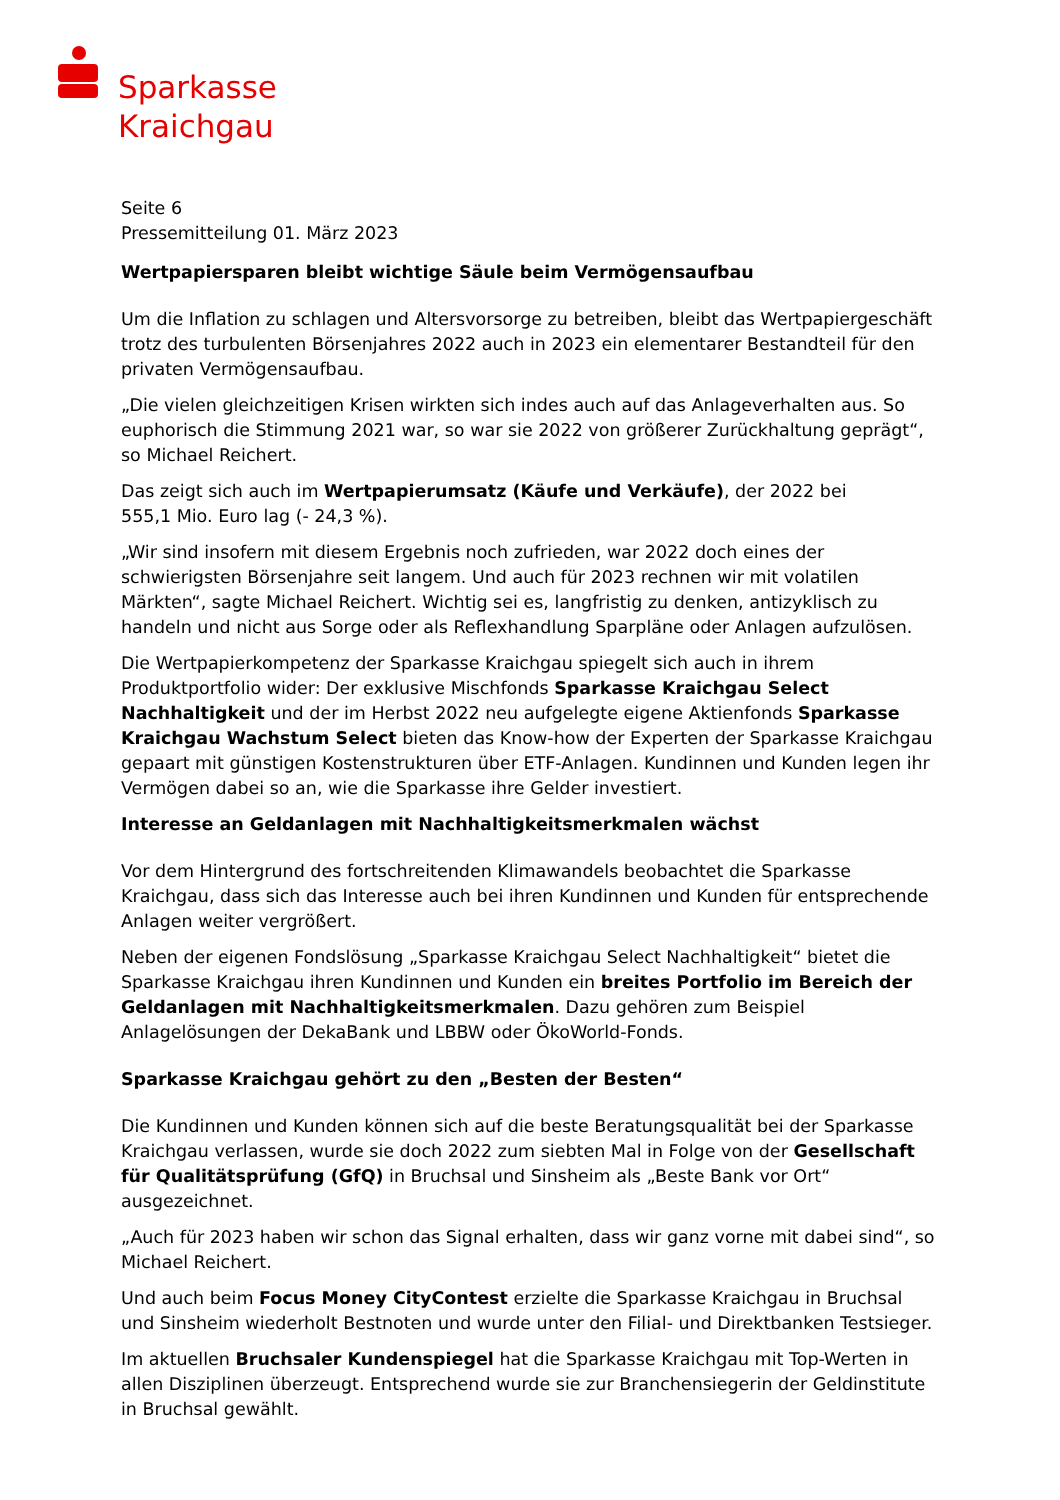Sparkasse
Kraichgau
Seite 6
Pressemitteilung 01. März 2023
Wertpapiersparen bleibt wichtige Säule beim Vermögensaufbau
Um die Inflation zu schlagen und Altersvorsorge zu betreiben, bleibt das Wertpapiergeschäft trotz des turbulenten Börsenjahres 2022 auch in 2023 ein elementarer Bestandteil für den privaten Vermögensaufbau.
„Die vielen gleichzeitigen Krisen wirkten sich indes auch auf das Anlageverhalten aus. So euphorisch die Stimmung 2021 war, so war sie 2022 von größerer Zurückhaltung geprägt“, so Michael Reichert.
Das zeigt sich auch im Wertpapierumsatz (Käufe und Verkäufe), der 2022 bei
555,1 Mio. Euro lag (- 24,3 %).
„Wir sind insofern mit diesem Ergebnis noch zufrieden, war 2022 doch eines der schwierigsten Börsenjahre seit langem. Und auch für 2023 rechnen wir mit volatilen Märkten“, sagte Michael Reichert. Wichtig sei es, langfristig zu denken, antizyklisch zu handeln und nicht aus Sorge oder als Reflexhandlung Sparpläne oder Anlagen aufzulösen.
Die Wertpapierkompetenz der Sparkasse Kraichgau spiegelt sich auch in ihrem Produktportfolio wider: Der exklusive Mischfonds Sparkasse Kraichgau Select Nachhaltigkeit und der im Herbst 2022 neu aufgelegte eigene Aktienfonds Sparkasse Kraichgau Wachstum Select bieten das Know-how der Experten der Sparkasse Kraichgau gepaart mit günstigen Kostenstrukturen über ETF-Anlagen. Kundinnen und Kunden legen ihr Vermögen dabei so an, wie die Sparkasse ihre Gelder investiert.
Interesse an Geldanlagen mit Nachhaltigkeitsmerkmalen wächst
Vor dem Hintergrund des fortschreitenden Klimawandels beobachtet die Sparkasse Kraichgau, dass sich das Interesse auch bei ihren Kundinnen und Kunden für entsprechende Anlagen weiter vergrößert.
Neben der eigenen Fondslösung „Sparkasse Kraichgau Select Nachhaltigkeit“ bietet die Sparkasse Kraichgau ihren Kundinnen und Kunden ein breites Portfolio im Bereich der Geldanlagen mit Nachhaltigkeitsmerkmalen. Dazu gehören zum Beispiel Anlagelösungen der DekaBank und LBBW oder ÖkoWorld-Fonds.
Sparkasse Kraichgau gehört zu den „Besten der Besten“
Die Kundinnen und Kunden können sich auf die beste Beratungsqualität bei der Sparkasse Kraichgau verlassen, wurde sie doch 2022 zum siebten Mal in Folge von der Gesellschaft für Qualitätsprüfung (GfQ) in Bruchsal und Sinsheim als „Beste Bank vor Ort“ ausgezeichnet.
„Auch für 2023 haben wir schon das Signal erhalten, dass wir ganz vorne mit dabei sind“, so Michael Reichert.
Und auch beim Focus Money CityContest erzielte die Sparkasse Kraichgau in Bruchsal und Sinsheim wiederholt Bestnoten und wurde unter den Filial- und Direktbanken Testsieger.
Im aktuellen Bruchsaler Kundenspiegel hat die Sparkasse Kraichgau mit Top-Werten in allen Disziplinen überzeugt. Entsprechend wurde sie zur Branchensiegerin der Geldinstitute in Bruchsal gewählt.